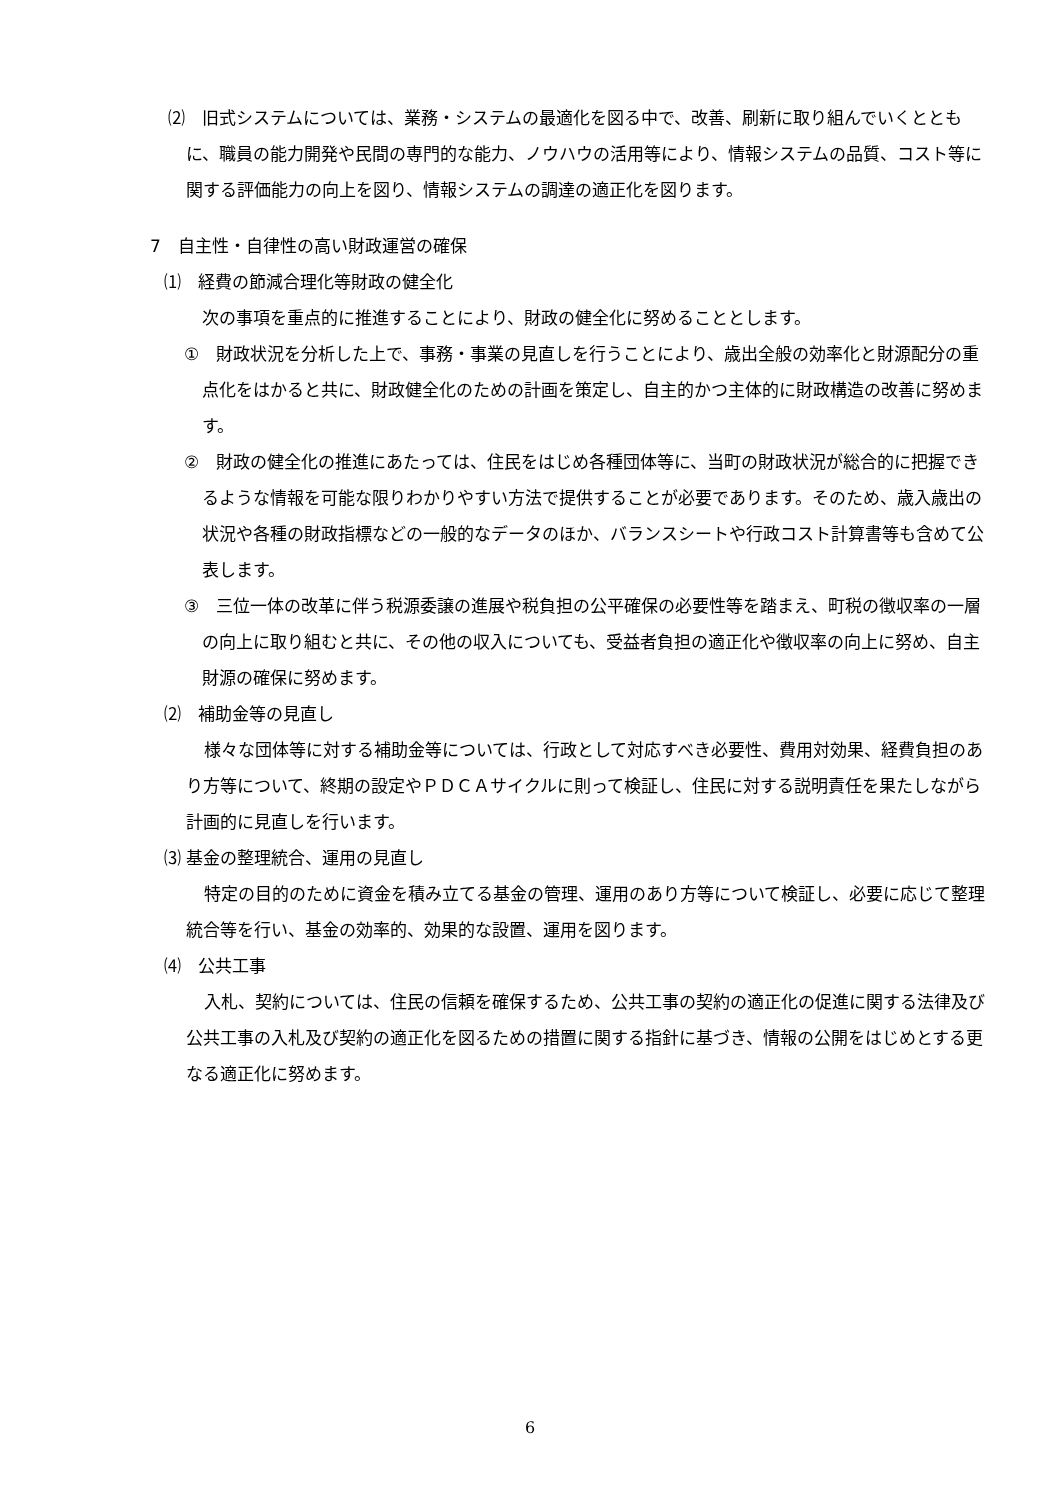⑵　旧式システムについては、業務・システムの最適化を図る中で、改善、刷新に取り組んでいくとともに、職員の能力開発や民間の専門的な能力、ノウハウの活用等により、情報システムの品質、コスト等に関する評価能力の向上を図り、情報システムの調達の適正化を図ります。
7　自主性・自律性の高い財政運営の確保
⑴　経費の節減合理化等財政の健全化
次の事項を重点的に推進することにより、財政の健全化に努めることとします。
①　財政状況を分析した上で、事務・事業の見直しを行うことにより、歳出全般の効率化と財源配分の重点化をはかると共に、財政健全化のための計画を策定し、自主的かつ主体的に財政構造の改善に努めます。
②　財政の健全化の推進にあたっては、住民をはじめ各種団体等に、当町の財政状況が総合的に把握できるような情報を可能な限りわかりやすい方法で提供することが必要であります。そのため、歳入歳出の状況や各種の財政指標などの一般的なデータのほか、バランスシートや行政コスト計算書等も含めて公表します。
③　三位一体の改革に伴う税源委譲の進展や税負担の公平確保の必要性等を踏まえ、町税の徴収率の一層の向上に取り組むと共に、その他の収入についても、受益者負担の適正化や徴収率の向上に努め、自主財源の確保に努めます。
⑵　補助金等の見直し
様々な団体等に対する補助金等については、行政として対応すべき必要性、費用対効果、経費負担のあり方等について、終期の設定やＰＤＣＡサイクルに則って検証し、住民に対する説明責任を果たしながら計画的に見直しを行います。
⑶ 基金の整理統合、運用の見直し
特定の目的のために資金を積み立てる基金の管理、運用のあり方等について検証し、必要に応じて整理統合等を行い、基金の効率的、効果的な設置、運用を図ります。
⑷　公共工事
入札、契約については、住民の信頼を確保するため、公共工事の契約の適正化の促進に関する法律及び公共工事の入札及び契約の適正化を図るための措置に関する指針に基づき、情報の公開をはじめとする更なる適正化に努めます。
6